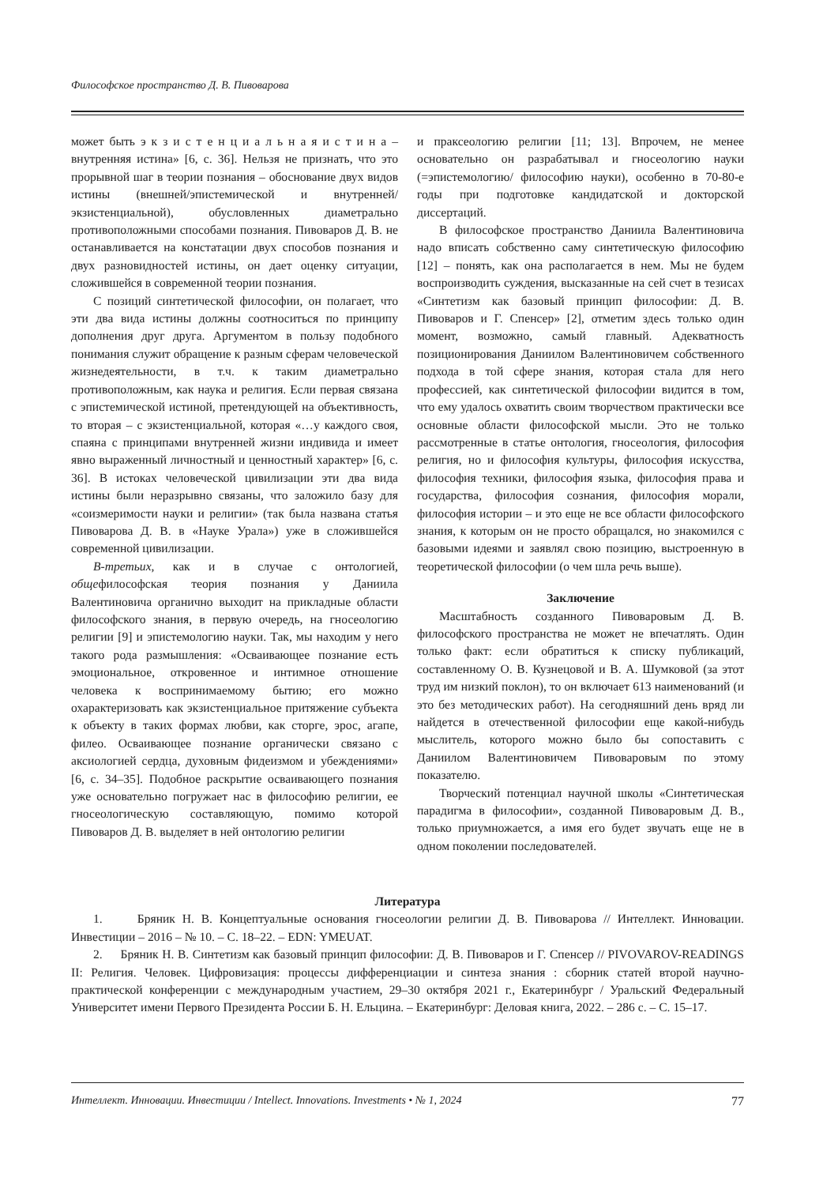Философское пространство Д. В. Пивоварова
может быть э к з и с т е н ц и а л ь н а я и с т и н а – внутренняя истина» [6, с. 36]. Нельзя не признать, что это прорывной шаг в теории познания – обоснование двух видов истины (внешней/эпистемической и внутренней/экзистенциальной), обусловленных диаметрально противоположными способами познания. Пивоваров Д. В. не останавливается на констатации двух способов познания и двух разновидностей истины, он дает оценку ситуации, сложившейся в современной теории познания.
С позиций синтетической философии, он полагает, что эти два вида истины должны соотноситься по принципу дополнения друг друга. Аргументом в пользу подобного понимания служит обращение к разным сферам человеческой жизнедеятельности, в т.ч. к таким диаметрально противоположным, как наука и религия. Если первая связана с эпистемической истиной, претендующей на объективность, то вторая – с экзистенциальной, которая «…у каждого своя, спаяна с принципами внутренней жизни индивида и имеет явно выраженный личностный и ценностный характер» [6, с. 36]. В истоках человеческой цивилизации эти два вида истины были неразрывно связаны, что заложило базу для «соизмеримости науки и религии» (так была названа статья Пивоварова Д. В. в «Науке Урала») уже в сложившейся современной цивилизации.
В-третьих, как и в случае с онтологией, общефилософская теория познания у Даниила Валентиновича органично выходит на прикладные области философского знания, в первую очередь, на гносеологию религии [9] и эпистемологию науки. Так, мы находим у него такого рода размышления: «Осваивающее познание есть эмоциональное, откровенное и интимное отношение человека к воспринимаемому бытию; его можно охарактеризовать как экзистенциальное притяжение субъекта к объекту в таких формах любви, как сторге, эрос, агапе, филео. Осваивающее познание органически связано с аксиологией сердца, духовным фидеизмом и убеждениями» [6, с. 34–35]. Подобное раскрытие осваивающего познания уже основательно погружает нас в философию религии, ее гносеологическую составляющую, помимо которой Пивоваров Д. В. выделяет в ней онтологию религии
и праксеологию религии [11; 13]. Впрочем, не менее основательно он разрабатывал и гносеологию науки (=эпистемологию/ философию науки), особенно в 70-80-е годы при подготовке кандидатской и докторской диссертаций.
В философское пространство Даниила Валентиновича надо вписать собственно саму синтетическую философию [12] – понять, как она располагается в нем. Мы не будем воспроизводить суждения, высказанные на сей счет в тезисах «Синтетизм как базовый принцип философии: Д. В. Пивоваров и Г. Спенсер» [2], отметим здесь только один момент, возможно, самый главный. Адекватность позиционирования Даниилом Валентиновичем собственного подхода в той сфере знания, которая стала для него профессией, как синтетической философии видится в том, что ему удалось охватить своим творчеством практически все основные области философской мысли. Это не только рассмотренные в статье онтология, гносеология, философия религия, но и философия культуры, философия искусства, философия техники, философия языка, философия права и государства, философия сознания, философия морали, философия истории – и это еще не все области философского знания, к которым он не просто обращался, но знакомился с базовыми идеями и заявлял свою позицию, выстроенную в теоретической философии (о чем шла речь выше).
Заключение
Масштабность созданного Пивоваровым Д. В. философского пространства не может не впечатлять. Один только факт: если обратиться к списку публикаций, составленному О. В. Кузнецовой и В. А. Шумковой (за этот труд им низкий поклон), то он включает 613 наименований (и это без методических работ). На сегодняшний день вряд ли найдется в отечественной философии еще какой-нибудь мыслитель, которого можно было бы сопоставить с Даниилом Валентиновичем Пивоваровым по этому показателю.
Творческий потенциал научной школы «Синтетическая парадигма в философии», созданной Пивоваровым Д. В., только приумножается, а имя его будет звучать еще не в одном поколении последователей.
Литература
1. Бряник Н. В. Концептуальные основания гносеологии религии Д. В. Пивоварова // Интеллект. Инновации. Инвестиции – 2016 – № 10. – С. 18–22. – EDN: YMEUAT.
2. Бряник Н. В. Синтетизм как базовый принцип философии: Д. В. Пивоваров и Г. Спенсер // PIVOVAROV-READINGS II: Религия. Человек. Цифровизация: процессы дифференциации и синтеза знания : сборник статей второй научно-практической конференции с международным участием, 29–30 октября 2021 г., Екатеринбург / Уральский Федеральный Университет имени Первого Президента России Б. Н. Ельцина. – Екатеринбург: Деловая книга, 2022. – 286 с. – С. 15–17.
Интеллект. Инновации. Инвестиции / Intellect. Innovations. Investments • № 1, 2024 77